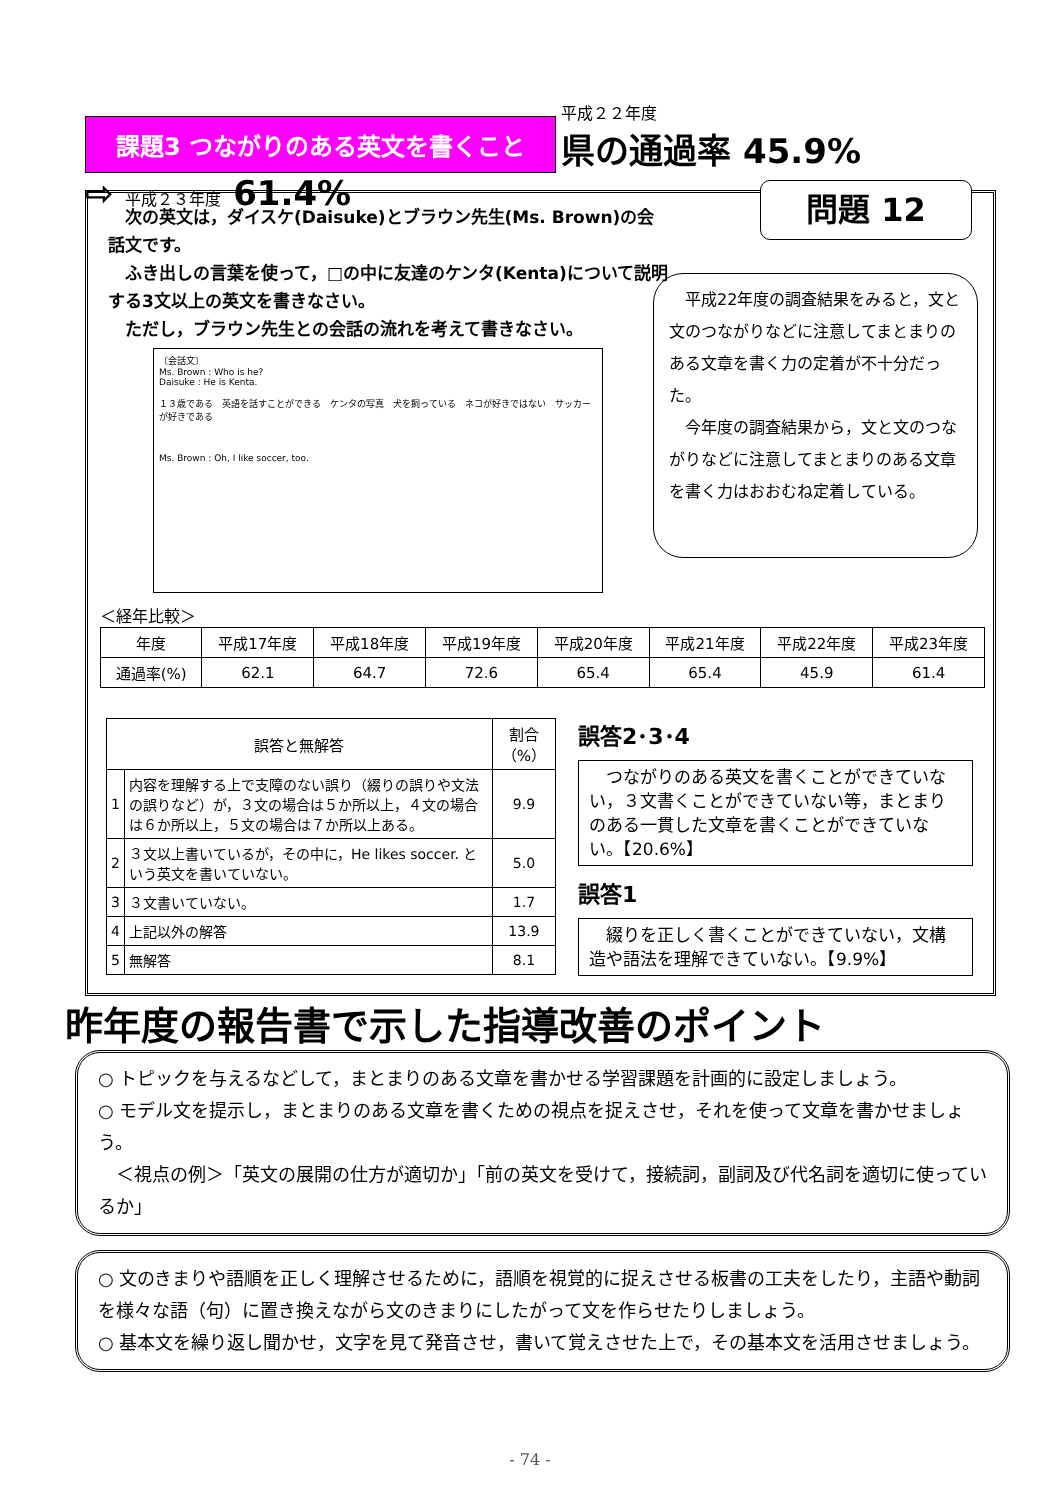課題3 つながりのある英文を書くこと 平成２２年度 県の通過率 45.9% ⇨ 平成２３年度 61.4%
　次の英文は，ダイスケ(Daisuke)とブラウン先生(Ms. Brown)の会話文です。
　ふき出しの言葉を使って，□の中に友達のケンタ(Kenta)について説明する3文以上の英文を書きなさい。
　ただし，ブラウン先生との会話の流れを考えて書きなさい。
〔会話文〕
Ms. Brown : Who is he?
Daisuke : He is Kenta.
１３歳である　英語を話すことができる　ケンタの写真　犬を飼っている　ネコが好きではない　サッカーが好きである
Ms. Brown : Oh, I like soccer, too.
　平成22年度の調査結果をみると，文と文のつながりなどに注意してまとまりのある文章を書く力の定着が不十分だった。
　今年度の調査結果から，文と文のつながりなどに注意してまとまりのある文章を書く力はおおむね定着している。
＜経年比較＞
| 年度 | 平成17年度 | 平成18年度 | 平成19年度 | 平成20年度 | 平成21年度 | 平成22年度 | 平成23年度 |
| --- | --- | --- | --- | --- | --- | --- | --- |
| 通過率(%) | 62.1 | 64.7 | 72.6 | 65.4 | 65.4 | 45.9 | 61.4 |
| 誤答と無解答 | | 割合（%） |
| --- | --- | --- |
| 1 | 内容を理解する上で支障のない誤り（綴りの誤りや文法の誤りなど）が，３文の場合は５か所以上，４文の場合は６か所以上，５文の場合は７か所以上ある。 | 9.9 |
| 2 | ３文以上書いているが，その中に，He likes soccer. という英文を書いていない。 | 5.0 |
| 3 | ３文書いていない。 | 1.7 |
| 4 | 上記以外の解答 | 13.9 |
| 5 | 無解答 | 8.1 |
誤答2･3･4
　つながりのある英文を書くことができていない，３文書くことができていない等，まとまりのある一貫した文章を書くことができていない。【20.6%】
誤答1
　綴りを正しく書くことができていない，文構造や語法を理解できていない。【9.9%】
問題 12
昨年度の報告書で示した指導改善のポイント
○ トピックを与えるなどして，まとまりのある文章を書かせる学習課題を計画的に設定しましょう。
○ モデル文を提示し，まとまりのある文章を書くための視点を捉えさせ，それを使って文章を書かせましょう。
　＜視点の例＞「英文の展開の仕方が適切か」「前の英文を受けて，接続詞，副詞及び代名詞を適切に使っているか」
○ 文のきまりや語順を正しく理解させるために，語順を視覚的に捉えさせる板書の工夫をしたり，主語や動詞を様々な語（句）に置き換えながら文のきまりにしたがって文を作らせたりしましょう。
○ 基本文を繰り返し聞かせ，文字を見て発音させ，書いて覚えさせた上で，その基本文を活用させましょう。
- 74 -